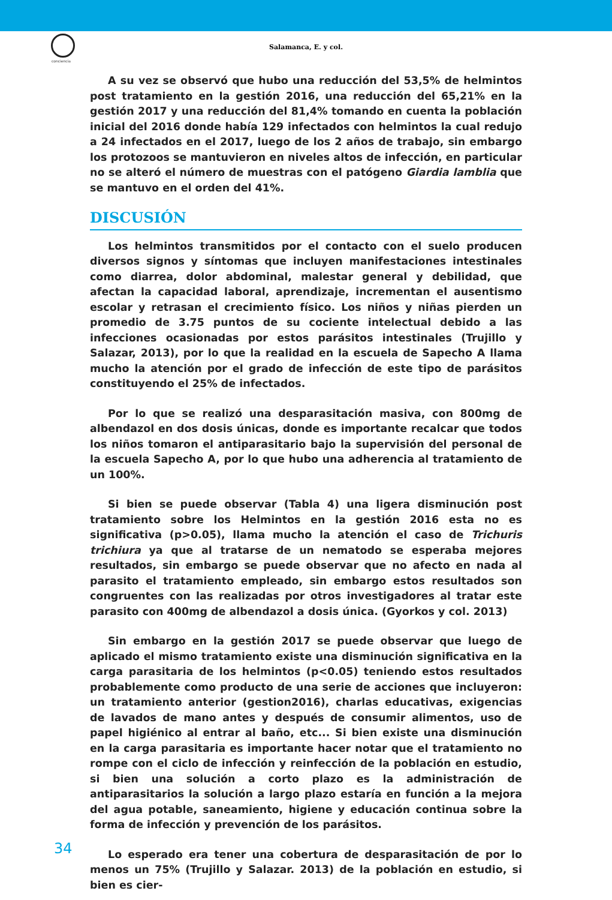conciencia
Salamanca, E. y col.
A su vez se observó que hubo una reducción del 53,5% de helmintos post tratamiento en la gestión 2016, una reducción del 65,21% en la gestión 2017 y una reducción del 81,4% tomando en cuenta la población inicial del 2016 donde había 129 infectados con helmintos la cual redujo a 24 infectados en el 2017, luego de los 2 años de trabajo, sin embargo los protozoos se mantuvieron en niveles altos de infección, en particular no se alteró el número de muestras con el patógeno Giardia lamblia que se mantuvo en el orden del 41%.
DISCUSIÓN
Los helmintos transmitidos por el contacto con el suelo producen diversos signos y síntomas que incluyen manifestaciones intestinales como diarrea, dolor abdominal, malestar general y debilidad, que afectan la capacidad laboral, aprendizaje, incrementan el ausentismo escolar y retrasan el crecimiento físico. Los niños y niñas pierden un promedio de 3.75 puntos de su cociente intelectual debido a las infecciones ocasionadas por estos parásitos intestinales (Trujillo y Salazar, 2013), por lo que la realidad en la escuela de Sapecho A llama mucho la atención por el grado de infección de este tipo de parásitos constituyendo el 25% de infectados.
Por lo que se realizó una desparasitación masiva, con 800mg de albendazol en dos dosis únicas, donde es importante recalcar que todos los niños tomaron el antiparasitario bajo la supervisión del personal de la escuela Sapecho A, por lo que hubo una adherencia al tratamiento de un 100%.
Si bien se puede observar (Tabla 4) una ligera disminución post tratamiento sobre los Helmintos en la gestión 2016 esta no es significativa (p>0.05), llama mucho la atención el caso de Trichuris trichiura ya que al tratarse de un nematodo se esperaba mejores resultados, sin embargo se puede observar que no afecto en nada al parasito el tratamiento empleado, sin embargo estos resultados son congruentes con las realizadas por otros investigadores al tratar este parasito con 400mg de albendazol a dosis única. (Gyorkos y col. 2013)
Sin embargo en la gestión 2017 se puede observar que luego de aplicado el mismo tratamiento existe una disminución significativa en la carga parasitaria de los helmintos (p<0.05) teniendo estos resultados probablemente como producto de una serie de acciones que incluyeron: un tratamiento anterior (gestion2016), charlas educativas, exigencias de lavados de mano antes y después de consumir alimentos, uso de papel higiénico al entrar al baño, etc... Si bien existe una disminución en la carga parasitaria es importante hacer notar que el tratamiento no rompe con el ciclo de infección y reinfección de la población en estudio, si bien una solución a corto plazo es la administración de antiparasitarios la solución a largo plazo estaría en función a la mejora del agua potable, saneamiento, higiene y educación continua sobre la forma de infección y prevención de los parásitos.
Lo esperado era tener una cobertura de desparasitación de por lo menos un 75% (Trujillo y Salazar. 2013) de la población en estudio, si bien es cier-
34